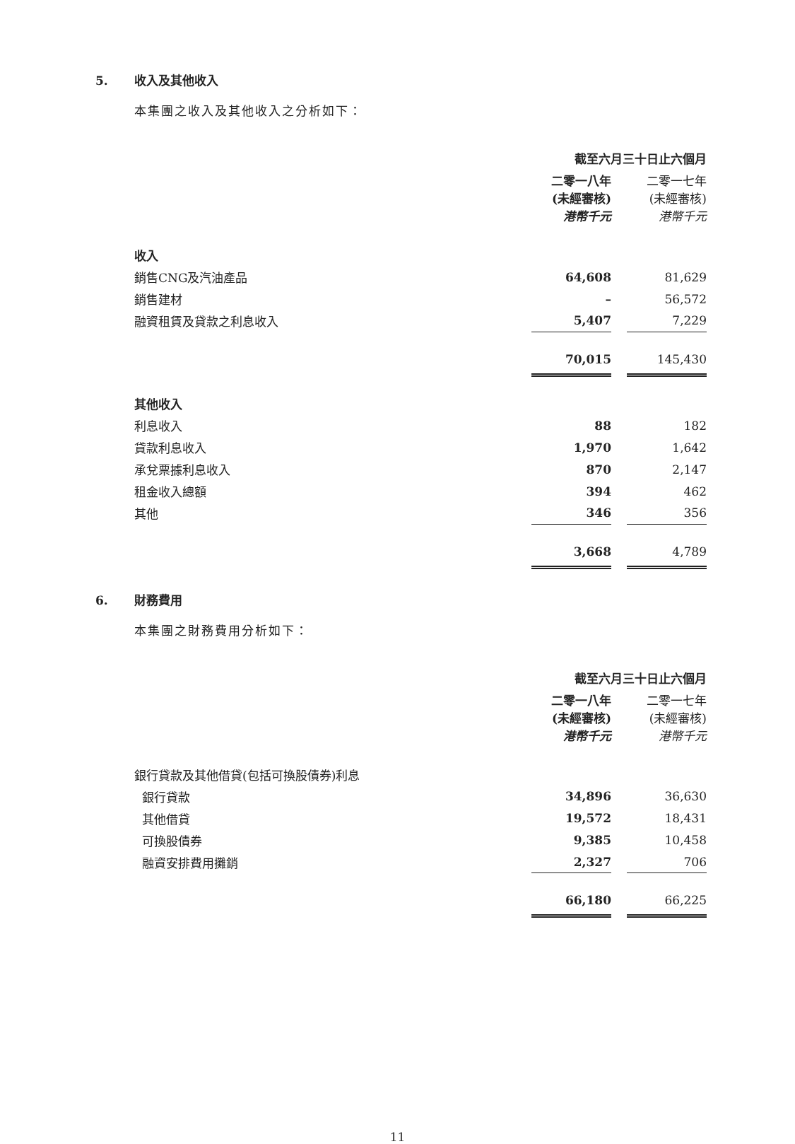5. 收入及其他收入
本集團之收入及其他收入之分析如下：
| | 截至六月三十日止六個月 | | |
| --- | --- | --- | --- |
| | 二零一八年 (未經審核) 港幣千元 | | 二零一七年 (未經審核) 港幣千元 |
| 收入 | | | |
| 銷售CNG及汽油產品 | 64,608 | | 81,629 |
| 銷售建材 | – | | 56,572 |
| 融資租賃及貸款之利息收入 | 5,407 | | 7,229 |
| | 70,015 | | 145,430 |
| 其他收入 | | | |
| 利息收入 | 88 | | 182 |
| 貸款利息收入 | 1,970 | | 1,642 |
| 承兌票據利息收入 | 870 | | 2,147 |
| 租金收入總額 | 394 | | 462 |
| 其他 | 346 | | 356 |
| | 3,668 | | 4,789 |
6. 財務費用
本集團之財務費用分析如下：
| | 截至六月三十日止六個月 | | |
| --- | --- | --- | --- |
| | 二零一八年 (未經審核) 港幣千元 | | 二零一七年 (未經審核) 港幣千元 |
| 銀行貸款及其他借貸(包括可換股債券)利息 | | | |
| 銀行貸款 | 34,896 | | 36,630 |
| 其他借貸 | 19,572 | | 18,431 |
| 可換股債券 | 9,385 | | 10,458 |
| 融資安排費用攤銷 | 2,327 | | 706 |
| | 66,180 | | 66,225 |
11